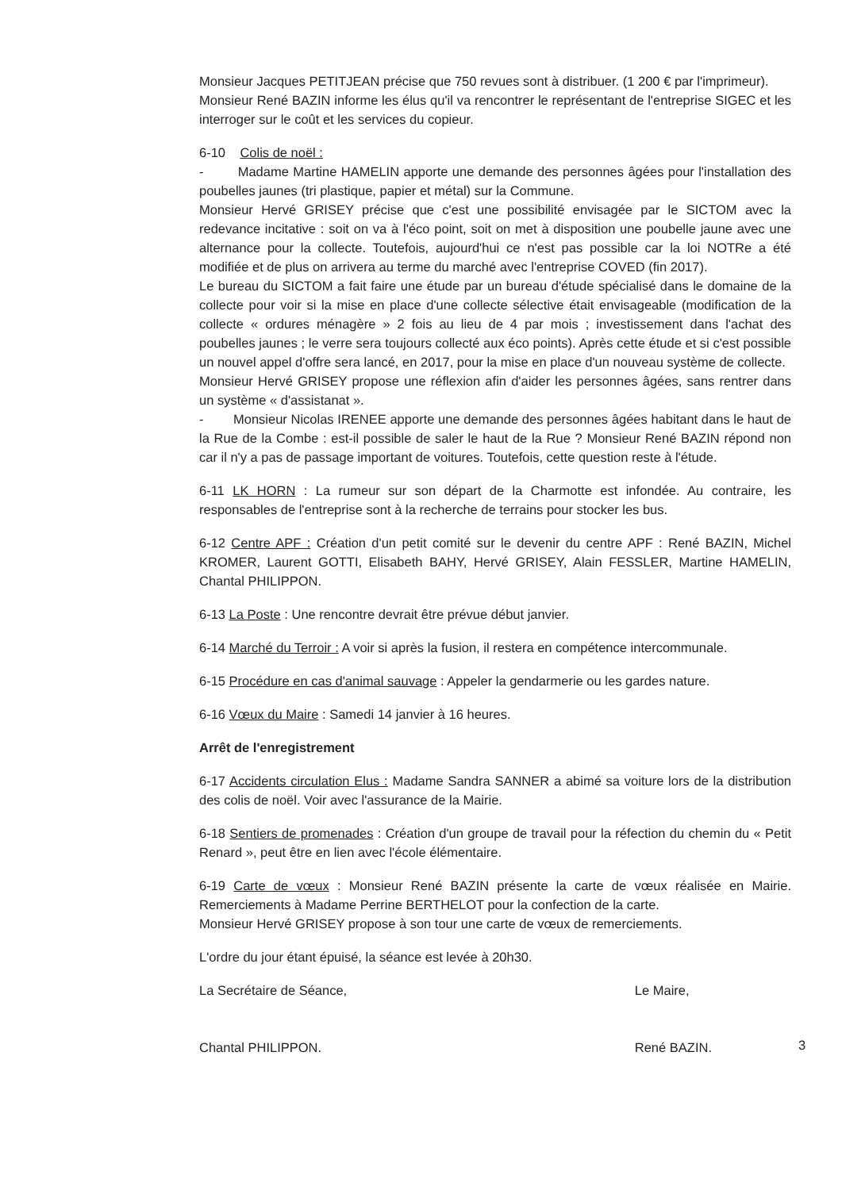Monsieur Jacques PETITJEAN précise que 750 revues sont à distribuer. (1 200 € par l'imprimeur).
Monsieur René BAZIN informe les élus qu'il va rencontrer le représentant de l'entreprise SIGEC et les interroger sur le coût et les services du copieur.
6-10 Colis de noël :
- Madame Martine HAMELIN apporte une demande des personnes âgées pour l'installation des poubelles jaunes (tri plastique, papier et métal) sur la Commune.
Monsieur Hervé GRISEY précise que c'est une possibilité envisagée par le SICTOM avec la redevance incitative : soit on va à l'éco point, soit on met à disposition une poubelle jaune avec une alternance pour la collecte. Toutefois, aujourd'hui ce n'est pas possible car la loi NOTRe a été modifiée et de plus on arrivera au terme du marché avec l'entreprise COVED (fin 2017).
Le bureau du SICTOM a fait faire une étude par un bureau d'étude spécialisé dans le domaine de la collecte pour voir si la mise en place d'une collecte sélective était envisageable (modification de la collecte « ordures ménagère » 2 fois au lieu de 4 par mois ; investissement dans l'achat des poubelles jaunes ; le verre sera toujours collecté aux éco points). Après cette étude et si c'est possible un nouvel appel d'offre sera lancé, en 2017, pour la mise en place d'un nouveau système de collecte.
Monsieur Hervé GRISEY propose une réflexion afin d'aider les personnes âgées, sans rentrer dans un système « d'assistanat ».
- Monsieur Nicolas IRENEE apporte une demande des personnes âgées habitant dans le haut de la Rue de la Combe : est-il possible de saler le haut de la Rue ? Monsieur René BAZIN répond non car il n'y a pas de passage important de voitures. Toutefois, cette question reste à l'étude.
6-11 LK HORN : La rumeur sur son départ de la Charmotte est infondée. Au contraire, les responsables de l'entreprise sont à la recherche de terrains pour stocker les bus.
6-12 Centre APF : Création d'un petit comité sur le devenir du centre APF : René BAZIN, Michel KROMER, Laurent GOTTI, Elisabeth BAHY, Hervé GRISEY, Alain FESSLER, Martine HAMELIN, Chantal PHILIPPON.
6-13 La Poste : Une rencontre devrait être prévue début janvier.
6-14 Marché du Terroir : A voir si après la fusion, il restera en compétence intercommunale.
6-15 Procédure en cas d'animal sauvage : Appeler la gendarmerie ou les gardes nature.
6-16 Vœux du Maire : Samedi 14 janvier à 16 heures.
Arrêt de l'enregistrement
6-17 Accidents circulation Elus : Madame Sandra SANNER a abimé sa voiture lors de la distribution des colis de noël. Voir avec l'assurance de la Mairie.
6-18 Sentiers de promenades : Création d'un groupe de travail pour la réfection du chemin du « Petit Renard », peut être en lien avec l'école élémentaire.
6-19 Carte de vœux : Monsieur René BAZIN présente la carte de vœux réalisée en Mairie. Remerciements à Madame Perrine BERTHELOT pour la confection de la carte.
Monsieur Hervé GRISEY propose à son tour une carte de vœux de remerciements.
L'ordre du jour étant épuisé, la séance est levée à 20h30.
La Secrétaire de Séance,
Chantal PHILIPPON.
Le Maire,
René BAZIN.
3